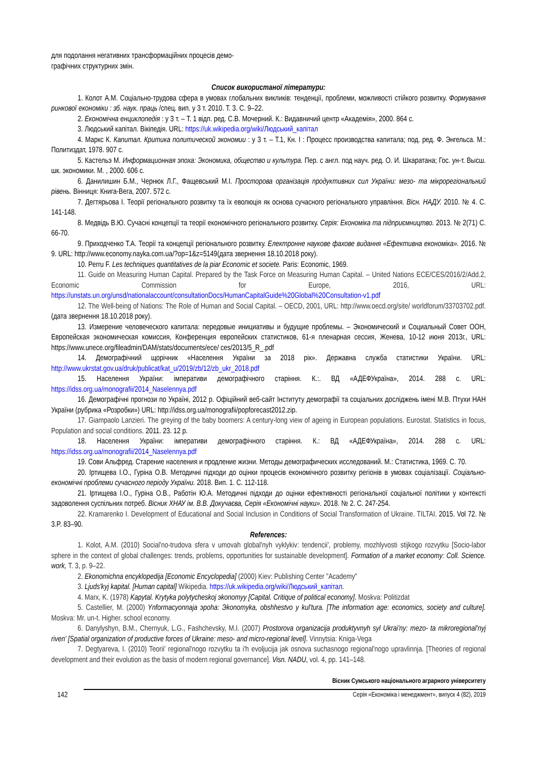для подолання негативних трансформаційних процесів демо-
графічних структурних змін.
Список використаної літератури:
1. Колот А.М. Соціально-трудова сфера в умовах глобальних викликів: тенденції, проблеми, можливості стійкого розвитку. Формування ринкової економіки : зб. наук. праць /спец. вип. у 3 т. 2010. Т. 3. С. 9–22.
2. Економічна енциклопедія : у 3 т. – Т. 1 відп. ред. С.В. Мочерний. К.: Видавничий центр «Академія», 2000. 864 с.
3. Людський капітал. Вікіпедія. URL: https://uk.wikipedia.org/wiki/Людський_капітал
4. Маркс К. Капитал. Критика политической экономии : у 3 т. – Т.1, Кн. I : Процесс производства капитала; под. ред. Ф. Энгельса. М.: Политиздат, 1978. 907 с.
5. Кастельэ М. Информационная эпоха: Экономика, общество и культура. Пер. с англ. под науч. ред. О. И. Шкаратана; Гос. ун-т. Высш. шк. экономики. М. , 2000. 606 с.
6. Данилишин Б.М., Чернюк Л.Г., Фащевський М.І. Просторова організація продуктивних сил України: мезо- та мікрорегіональний рівень. Вінниця: Книга-Вега, 2007. 572 с.
7. Дегтярьова І. Теорії регіонального розвитку та їх еволюція як основа сучасного регіонального управління. Вісн. НАДУ. 2010. № 4. С. 141-148.
8. Медвідь В.Ю. Сучасні концепції та теорії економічного регіонального розвитку. Серія: Економіка та підприємництво. 2013. № 2(71) С. 66-70.
9. Приходченко Т.А. Теорії та концепції регіонального розвитку. Електронне наукове фахове видання «Ефективна економіка». 2016. № 9. URL: http://www.economy.nayka.com.ua/?op=1&z=5149(дата звернення 18.10.2018 року).
10. Perru F. Les techniques quantitatives de la piar Economic et societe. Paris: Economic, 1969.
11. Guide on Measuring Human Capital. Prepared by the Task Force on Measuring Human Capital. – United Nations ECE/CES/2016/2/Add.2, Economic Commission for Europe, 2016, URL: https://unstats.un.org/unsd/nationalaccount/consultationDocs/HumanCapitalGuide%20Global%20Consultation-v1.pdf
12. The Well-being of Nations: The Role of Human and Social Capital. – OECD, 2001, URL: http://www.oecd.org/site/ worldforum/33703702.pdf. (дата звернення 18.10.2018 року).
13. Измерение человеческого капитала: передовые инициативы и будущие проблемы. – Экономический и Социальный Совет ООН, Европейская экономическая комиссия, Конференция европейских статистиков, 61-я пленарная сессия, Женева, 10-12 июня 2013г., URL: https://www.unece.org/fileadmin/DAM/stats/documents/ece/ ces/2013/5_R_.pdf
14. Демографічний щорічник «Населення України за 2018 рік». Державна служба статистики України. URL: http://www.ukrstat.gov.ua/druk/publicat/kat_u/2019/zb/12/zb_ukr_2018.pdf
15. Населення України: імперативи демографічного старіння. К.:. ВД «АДЕФУкраїна», 2014. 288 с. URL: https://idss.org.ua/monografii/2014_Naselennya.pdf
16. Демографічні прогнози по Україні, 2012 р. Офіційний веб-сайт Інституту демографії та соціальних досліджень імені М.В. Птухи НАН України (рубрика «Розробки») URL: http://idss.org.ua/monografii/popforecast2012.zip.
17. Giampaolo Lanzieri. The greying of the baby boomers: A century-long view of ageing in European populations. Eurostat. Statistics in focus, Population and social conditions. 2011. 23. 12 p.
18. Населення України: імперативи демографічного старіння. К.: ВД «АДЕФУкраїна», 2014. 288 с. URL: https://idss.org.ua/monografii/2014_Naselennya.pdf
19. Сови Альфред. Старение населения и продление жизни. Методы демографических исследований. М.: Статистика, 1969. С. 70.
20. Іртищева І.О., Гуріна О.В. Методичні підходи до оцінки процесів економічного розвитку регіонів в умовах соціалізації. Соціально-економічні проблеми сучасного періоду України. 2018. Вип. 1. С. 112-118.
21. Іртищева І.О., Гуріна О.В., Работін Ю.А. Методичні підходи до оцінки ефективності регіональної соціальної політики у контексті задоволення суспільних потреб. Вісник ХНАУ ім. В.В. Докучаєва, Серія «Економічні науки». 2018. № 2. С. 247-254.
22. Kramarenko I. Development of Educational and Social Inclusion in Conditions of Social Transformation of Ukraine. TILTAI. 2015. Vol 72. № 3.P. 83–90.
References:
1. Kolot, A.M. (2010) Social'no-trudova sfera v umovah global'nyh vyklykiv: tendencii', problemy, mozhlyvosti stijkogo rozvytku [Socio-labor sphere in the context of global challenges: trends, problems, opportunities for sustainable development]. Formation of a market economy: Coll. Science. work, T. 3, p. 9–22.
2. Ekonomichna encyklopedija [Economic Encyclopedia] (2000) Kiev: Publishing Center "Academy"
3. Ljuds'kyj kapital. [Human capital] Wikipedia. https://uk.wikipedia.org/wiki/Людський_капітал.
4. Marx, K. (1978) Kapytal. Krytyka polytycheskoj эkonomyy [Capital. Critique of political economy]. Moskva: Politizdat
5. Castellier, M. (2000) Ynformacyonnaja эpoha: Эkonomyka, obshhestvo y kul'tura. [The information age: economics, society and culture]. Moskva: Mr. un-t. Higher. school economy.
6. Danylyshyn, B.M., Chernyuk, L.G., Fashchevsky, M.I. (2007) Prostorova organizacija produktyvnyh syl Ukrai'ny: mezo- ta mikroregional'nyj riven' [Spatial organization of productive forces of Ukraine: meso- and micro-regional level]. Vinnytsia: Kniga-Vega
7. Degtyareva, I. (2010) Teorii' regional'nogo rozvytku ta i'h evoljucija jak osnova suchasnogo regional'nogo upravlinnja. [Theories of regional development and their evolution as the basis of modern regional governance]. Visn. NADU, vol. 4, pp. 141–148.
142
Вісник Сумського національного аграрного університету
Серія «Економіка і менеджмент», випуск 4 (82), 2019